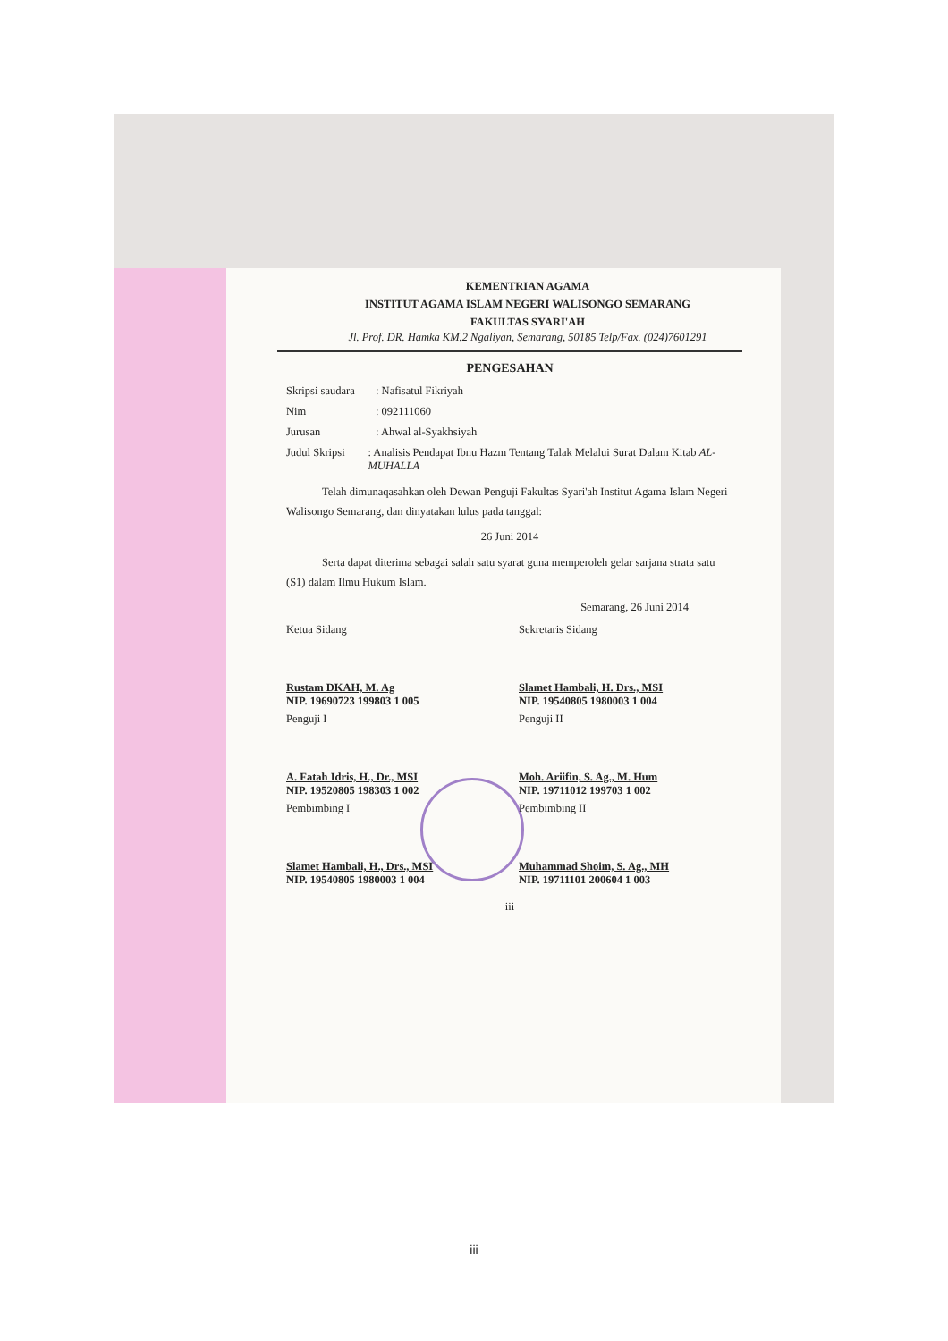KEMENTRIAN AGAMA
INSTITUT AGAMA ISLAM NEGERI WALISONGO SEMARANG
FAKULTAS SYARI'AH
Jl. Prof. DR. Hamka KM.2 Ngaliyan, Semarang, 50185 Telp/Fax. (024)7601291
PENGESAHAN
Skripsi saudara: Nafisatul Fikriyah
Nim: 092111060
Jurusan: Ahwal al-Syakhsiyah
Judul Skripsi: Analisis Pendapat Ibnu Hazm Tentang Talak Melalui Surat Dalam Kitab AL-MUHALLA
Telah dimunaqasahkan oleh Dewan Penguji Fakultas Syari'ah Institut Agama Islam Negeri Walisongo Semarang, dan dinyatakan lulus pada tanggal:
26 Juni 2014
Serta dapat diterima sebagai salah satu syarat guna memperoleh gelar sarjana strata satu (S1) dalam Ilmu Hukum Islam.
Semarang, 26 Juni 2014
Ketua Sidang
Rustam DKAH, M. Ag
NIP. 19690723 199803 1 005
Sekretaris Sidang
Slamet Hambali, H. Drs., MSI
NIP. 19540805 1980003 1 004
Penguji I
A. Fatah Idris, H., Dr., MSI
NIP. 19520805 198303 1 002
Penguji II
Moh. Ariifin, S. Ag., M. Hum
NIP. 19711012 199703 1 002
Pembimbing I
Slamet Hambali, H., Drs., MSI
NIP. 19540805 1980003 1 004
Pembimbing II
Muhammad Shoim, S. Ag., MH
NIP. 19711101 200604 1 003
iii
iii